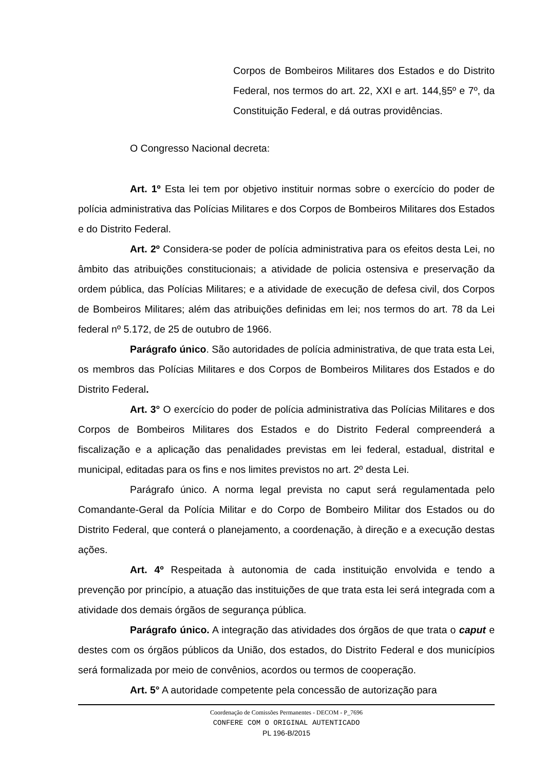Corpos de Bombeiros Militares dos Estados e do Distrito Federal, nos termos do art. 22, XXI e art. 144,§5º e 7º, da Constituição Federal, e dá outras providências.
O Congresso Nacional decreta:
Art. 1º Esta lei tem por objetivo instituir normas sobre o exercício do poder de polícia administrativa das Polícias Militares e dos Corpos de Bombeiros Militares dos Estados e do Distrito Federal.
Art. 2º Considera-se poder de polícia administrativa para os efeitos desta Lei, no âmbito das atribuições constitucionais; a atividade de policia ostensiva e preservação da ordem pública, das Polícias Militares; e a atividade de execução de defesa civil, dos Corpos de Bombeiros Militares; além das atribuições definidas em lei; nos termos do art. 78 da Lei federal nº 5.172, de 25 de outubro de 1966.
Parágrafo único. São autoridades de polícia administrativa, de que trata esta Lei, os membros das Polícias Militares e dos Corpos de Bombeiros Militares dos Estados e do Distrito Federal.
Art. 3° O exercício do poder de polícia administrativa das Polícias Militares e dos Corpos de Bombeiros Militares dos Estados e do Distrito Federal compreenderá a fiscalização e a aplicação das penalidades previstas em lei federal, estadual, distrital e municipal, editadas para os fins e nos limites previstos no art. 2º desta Lei.
Parágrafo único. A norma legal prevista no caput será regulamentada pelo Comandante-Geral da Polícia Militar e do Corpo de Bombeiro Militar dos Estados ou do Distrito Federal, que conterá o planejamento, a coordenação, à direção e a execução destas ações.
Art. 4º Respeitada à autonomia de cada instituição envolvida e tendo a prevenção por princípio, a atuação das instituições de que trata esta lei será integrada com a atividade dos demais órgãos de segurança pública.
Parágrafo único. A integração das atividades dos órgãos de que trata o caput e destes com os órgãos públicos da União, dos estados, do Distrito Federal e dos municípios será formalizada por meio de convênios, acordos ou termos de cooperação.
Art. 5° A autoridade competente pela concessão de autorização para
Coordenação de Comissões Permanentes - DECOM - P_7696
CONFERE COM O ORIGINAL AUTENTICADO
PL 196-B/2015